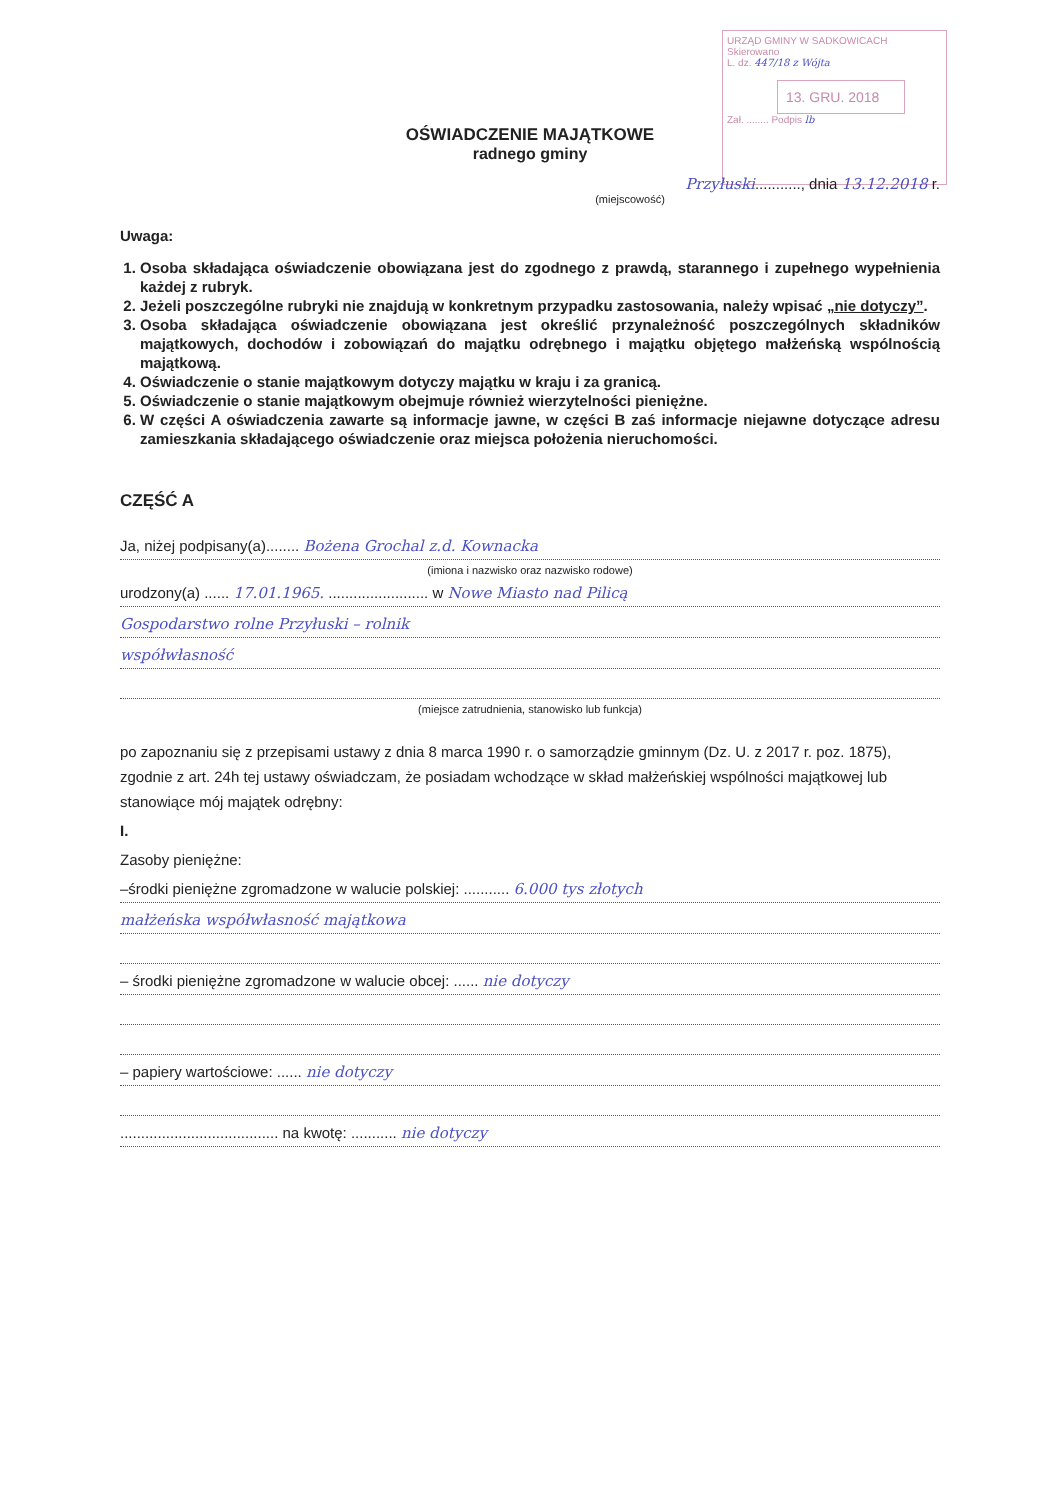URZĄD GMINY W SADKOWICACH
Skierowano
L. dz. 447/18 z Wójta
13. GRU. 2018
Zał. ........ Podpis lb
OŚWIADCZENIE MAJĄTKOWE
radnego gminy
Przyłuski..........., dnia 13.12.2018 r.
(miejscowość)
Uwaga:
1. Osoba składająca oświadczenie obowiązana jest do zgodnego z prawdą, starannego i zupełnego wypełnienia każdej z rubryk.
2. Jeżeli poszczególne rubryki nie znajdują w konkretnym przypadku zastosowania, należy wpisać „nie dotyczy”.
3. Osoba składająca oświadczenie obowiązana jest określić przynależność poszczególnych składników majątkowych, dochodów i zobowiązań do majątku odrębnego i majątku objętego małżeńską wspólnością majątkową.
4. Oświadczenie o stanie majątkowym dotyczy majątku w kraju i za granicą.
5. Oświadczenie o stanie majątkowym obejmuje również wierzytelności pieniężne.
6. W części A oświadczenia zawarte są informacje jawne, w części B zaś informacje niejawne dotyczące adresu zamieszkania składającego oświadczenie oraz miejsca położenia nieruchomości.
CZĘŚĆ A
Ja, niżej podpisany(a)........ Bożena Grochal z.d. Kownacka
(imiona i nazwisko oraz nazwisko rodowe)
urodzony(a) ...... 17.01.1965. ........................ w Nowe Miasto nad Pilicą
Gospodarstwo rolne Przyłuski – rolnik
współwłasność
(miejsce zatrudnienia, stanowisko lub funkcja)
po zapoznaniu się z przepisami ustawy z dnia 8 marca 1990 r. o samorządzie gminnym (Dz. U. z 2017 r. poz. 1875), zgodnie z art. 24h tej ustawy oświadczam, że posiadam wchodzące w skład małżeńskiej wspólności majątkowej lub stanowiące mój majątek odrębny:
I.
Zasoby pieniężne:
–środki pieniężne zgromadzone w walucie polskiej: ........... 6.000 tys złotych
małżeńska współwłasność majątkowa
– środki pieniężne zgromadzone w walucie obcej: ...... nie dotyczy
– papiery wartościowe: ...... nie dotyczy
...................................... na kwotę: ........... nie dotyczy